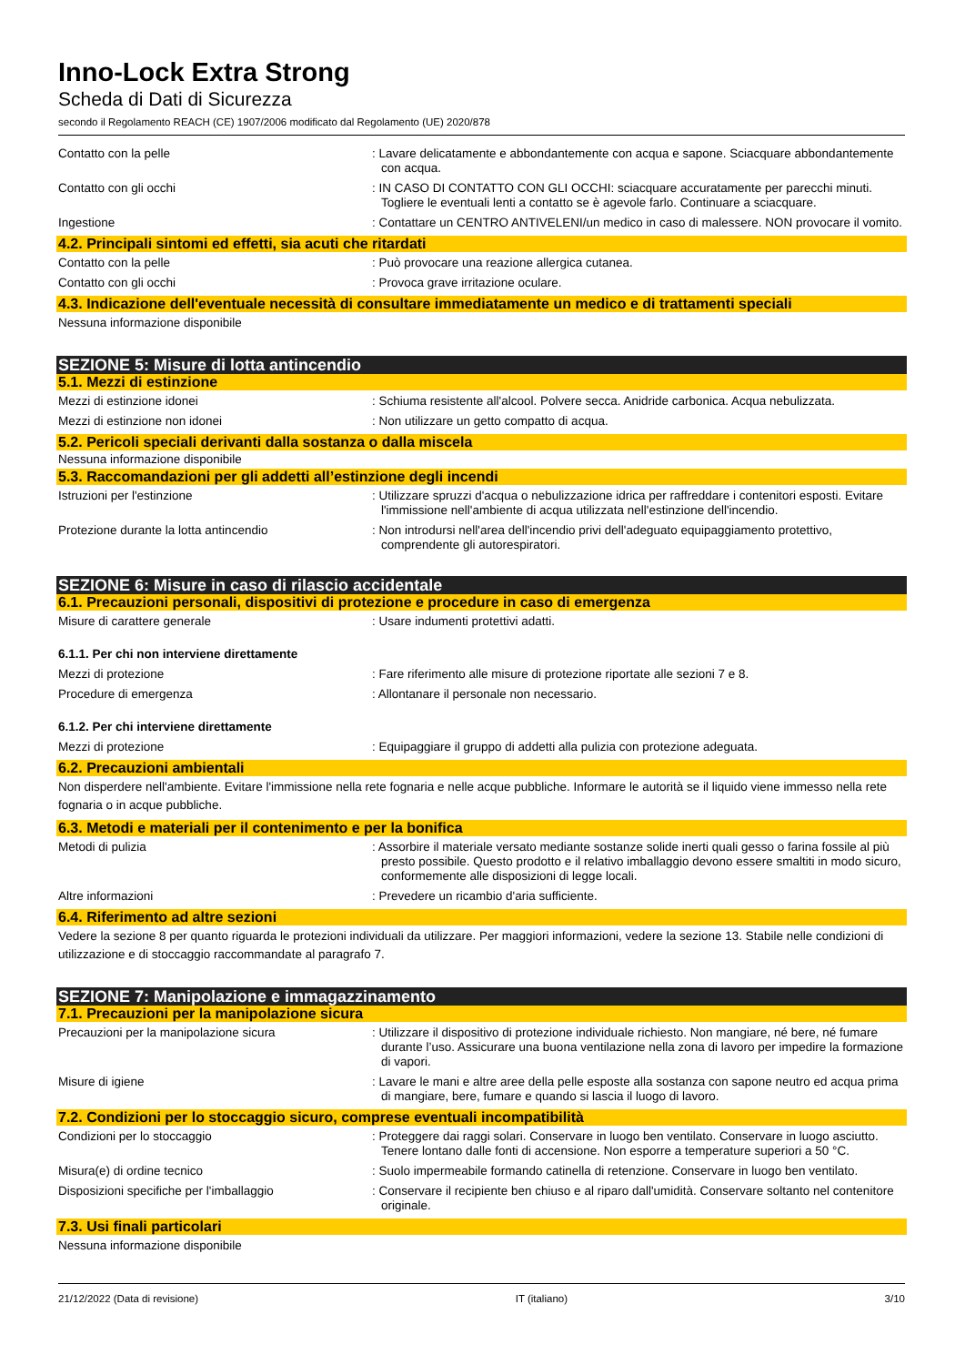Inno-Lock Extra Strong
Scheda di Dati di Sicurezza
secondo il Regolamento REACH (CE) 1907/2006 modificato dal Regolamento (UE) 2020/878
Contatto con la pelle : Lavare delicatamente e abbondantemente con acqua e sapone. Sciacquare abbondantemente con acqua.
Contatto con gli occhi : IN CASO DI CONTATTO CON GLI OCCHI: sciacquare accuratamente per parecchi minuti. Togliere le eventuali lenti a contatto se è agevole farlo. Continuare a sciacquare.
Ingestione : Contattare un CENTRO ANTIVELENI/un medico in caso di malessere. NON provocare il vomito.
4.2. Principali sintomi ed effetti, sia acuti che ritardati
Contatto con la pelle : Può provocare una reazione allergica cutanea.
Contatto con gli occhi : Provoca grave irritazione oculare.
4.3. Indicazione dell'eventuale necessità di consultare immediatamente un medico e di trattamenti speciali
Nessuna informazione disponibile
SEZIONE 5: Misure di lotta antincendio
5.1. Mezzi di estinzione
Mezzi di estinzione idonei : Schiuma resistente all'alcool. Polvere secca. Anidride carbonica. Acqua nebulizzata.
Mezzi di estinzione non idonei : Non utilizzare un getto compatto di acqua.
5.2. Pericoli speciali derivanti dalla sostanza o dalla miscela
Nessuna informazione disponibile
5.3. Raccomandazioni per gli addetti all’estinzione degli incendi
Istruzioni per l'estinzione : Utilizzare spruzzi d'acqua o nebulizzazione idrica per raffreddare i contenitori esposti. Evitare l'immissione nell'ambiente di acqua utilizzata nell'estinzione dell'incendio.
Protezione durante la lotta antincendio : Non introdursi nell'area dell'incendio privi dell'adeguato equipaggiamento protettivo, comprendente gli autorespiratori.
SEZIONE 6: Misure in caso di rilascio accidentale
6.1. Precauzioni personali, dispositivi di protezione e procedure in caso di emergenza
Misure di carattere generale : Usare indumenti protettivi adatti.
6.1.1. Per chi non interviene direttamente
Mezzi di protezione : Fare riferimento alle misure di protezione riportate alle sezioni 7 e 8.
Procedure di emergenza : Allontanare il personale non necessario.
6.1.2. Per chi interviene direttamente
Mezzi di protezione : Equipaggiare il gruppo di addetti alla pulizia con protezione adeguata.
6.2. Precauzioni ambientali
Non disperdere nell'ambiente. Evitare l'immissione nella rete fognaria e nelle acque pubbliche. Informare le autorità se il liquido viene immesso nella rete fognaria o in acque pubbliche.
6.3. Metodi e materiali per il contenimento e per la bonifica
Metodi di pulizia : Assorbire il materiale versato mediante sostanze solide inerti quali gesso o farina fossile al più presto possibile. Questo prodotto e il relativo imballaggio devono essere smaltiti in modo sicuro, conformemente alle disposizioni di legge locali.
Altre informazioni : Prevedere un ricambio d'aria sufficiente.
6.4. Riferimento ad altre sezioni
Vedere la sezione 8 per quanto riguarda le protezioni individuali da utilizzare. Per maggiori informazioni, vedere la sezione 13. Stabile nelle condizioni di utilizzazione e di stoccaggio raccommandate al paragrafo 7.
SEZIONE 7: Manipolazione e immagazzinamento
7.1. Precauzioni per la manipolazione sicura
Precauzioni per la manipolazione sicura : Utilizzare il dispositivo di protezione individuale richiesto. Non mangiare, né bere, né fumare durante l’uso. Assicurare una buona ventilazione nella zona di lavoro per impedire la formazione di vapori.
Misure di igiene : Lavare le mani e altre aree della pelle esposte alla sostanza con sapone neutro ed acqua prima di mangiare, bere, fumare e quando si lascia il luogo di lavoro.
7.2. Condizioni per lo stoccaggio sicuro, comprese eventuali incompatibilità
Condizioni per lo stoccaggio : Proteggere dai raggi solari. Conservare in luogo ben ventilato. Conservare in luogo asciutto. Tenere lontano dalle fonti di accensione. Non esporre a temperature superiori a 50 °C.
Misura(e) di ordine tecnico : Suolo impermeabile formando catinella di retenzione. Conservare in luogo ben ventilato.
Disposizioni specifiche per l'imballaggio : Conservare il recipiente ben chiuso e al riparo dall'umidità. Conservare soltanto nel contenitore originale.
7.3. Usi finali particolari
Nessuna informazione disponibile
21/12/2022 (Data di revisione) IT (italiano) 3/10